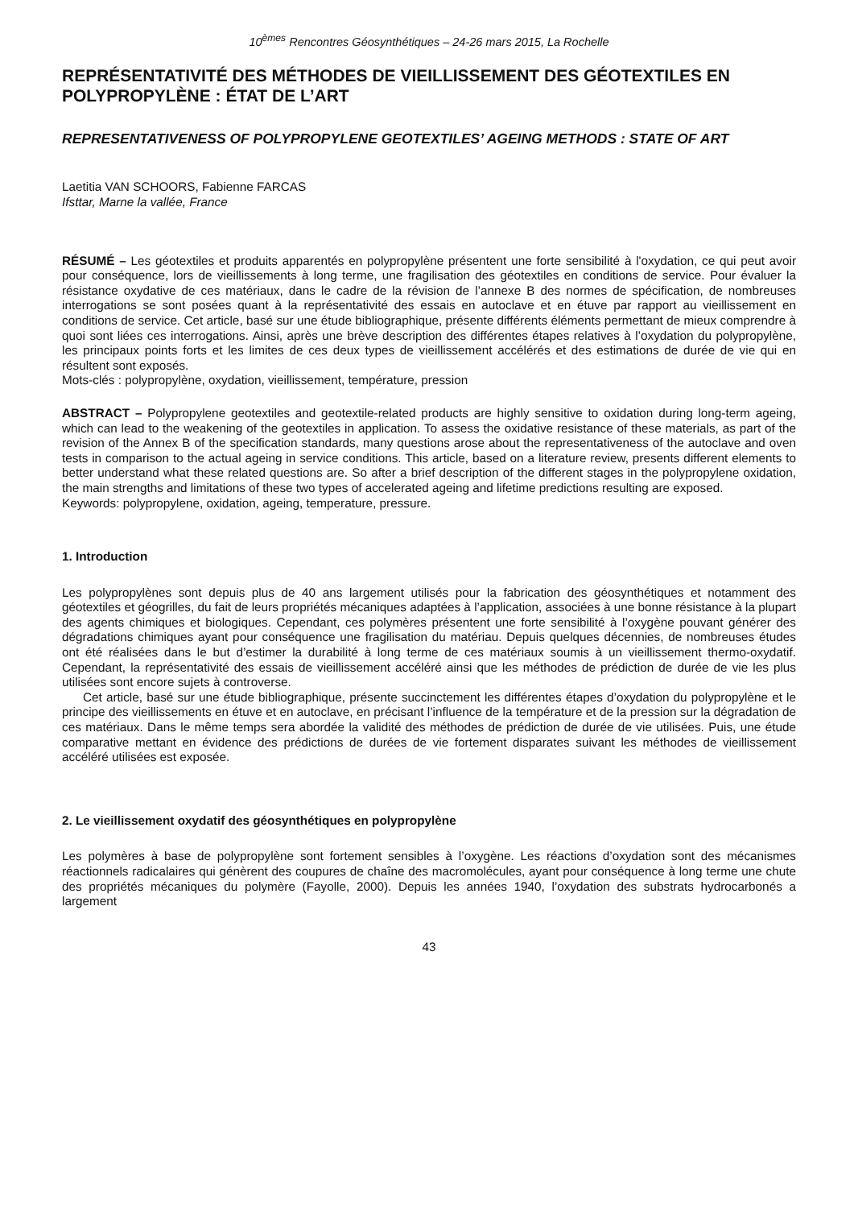10<sup>èmes</sup> Rencontres Géosynthétiques – 24-26 mars 2015, La Rochelle
REPRÉSENTATIVITÉ DES MÉTHODES DE VIEILLISSEMENT DES GÉOTEXTILES EN POLYPROPYLÈNE : ÉTAT DE L’ART
REPRESENTATIVENESS OF POLYPROPYLENE GEOTEXTILES’ AGEING METHODS : STATE OF ART
Laetitia VAN SCHOORS, Fabienne FARCAS
Ifsttar, Marne la vallée, France
RÉSUMÉ – Les géotextiles et produits apparentés en polypropylène présentent une forte sensibilité à l'oxydation, ce qui peut avoir pour conséquence, lors de vieillissements à long terme, une fragilisation des géotextiles en conditions de service. Pour évaluer la résistance oxydative de ces matériaux, dans le cadre de la révision de l’annexe B des normes de spécification, de nombreuses interrogations se sont posées quant à la représentativité des essais en autoclave et en étuve par rapport au vieillissement en conditions de service. Cet article, basé sur une étude bibliographique, présente différents éléments permettant de mieux comprendre à quoi sont liées ces interrogations. Ainsi, après une brève description des différentes étapes relatives à l’oxydation du polypropylène, les principaux points forts et les limites de ces deux types de vieillissement accélérés et des estimations de durée de vie qui en résultent sont exposés.
Mots-clés : polypropylène, oxydation, vieillissement, température, pression
ABSTRACT – Polypropylene geotextiles and geotextile-related products are highly sensitive to oxidation during long-term ageing, which can lead to the weakening of the geotextiles in application. To assess the oxidative resistance of these materials, as part of the revision of the Annex B of the specification standards, many questions arose about the representativeness of the autoclave and oven tests in comparison to the actual ageing in service conditions. This article, based on a literature review, presents different elements to better understand what these related questions are. So after a brief description of the different stages in the polypropylene oxidation, the main strengths and limitations of these two types of accelerated ageing and lifetime predictions resulting are exposed.
Keywords: polypropylene, oxidation, ageing, temperature, pressure.
1. Introduction
Les polypropylènes sont depuis plus de 40 ans largement utilisés pour la fabrication des géosynthétiques et notamment des géotextiles et géogrilles, du fait de leurs propriétés mécaniques adaptées à l’application, associées à une bonne résistance à la plupart des agents chimiques et biologiques. Cependant, ces polymères présentent une forte sensibilité à l’oxygène pouvant générer des dégradations chimiques ayant pour conséquence une fragilisation du matériau. Depuis quelques décennies, de nombreuses études ont été réalisées dans le but d’estimer la durabilité à long terme de ces matériaux soumis à un vieillissement thermo-oxydatif. Cependant, la représentativité des essais de vieillissement accéléré ainsi que les méthodes de prédiction de durée de vie les plus utilisées sont encore sujets à controverse.
Cet article, basé sur une étude bibliographique, présente succinctement les différentes étapes d’oxydation du polypropylène et le principe des vieillissements en étuve et en autoclave, en précisant l’influence de la température et de la pression sur la dégradation de ces matériaux. Dans le même temps sera abordée la validité des méthodes de prédiction de durée de vie utilisées. Puis, une étude comparative mettant en évidence des prédictions de durées de vie fortement disparates suivant les méthodes de vieillissement accéléré utilisées est exposée.
2. Le vieillissement oxydatif des géosynthétiques en polypropylène
Les polymères à base de polypropylène sont fortement sensibles à l’oxygène. Les réactions d’oxydation sont des mécanismes réactionnels radicalaires qui génèrent des coupures de chaîne des macromolécules, ayant pour conséquence à long terme une chute des propriétés mécaniques du polymère (Fayolle, 2000). Depuis les années 1940, l’oxydation des substrats hydrocarbonés a largement
43